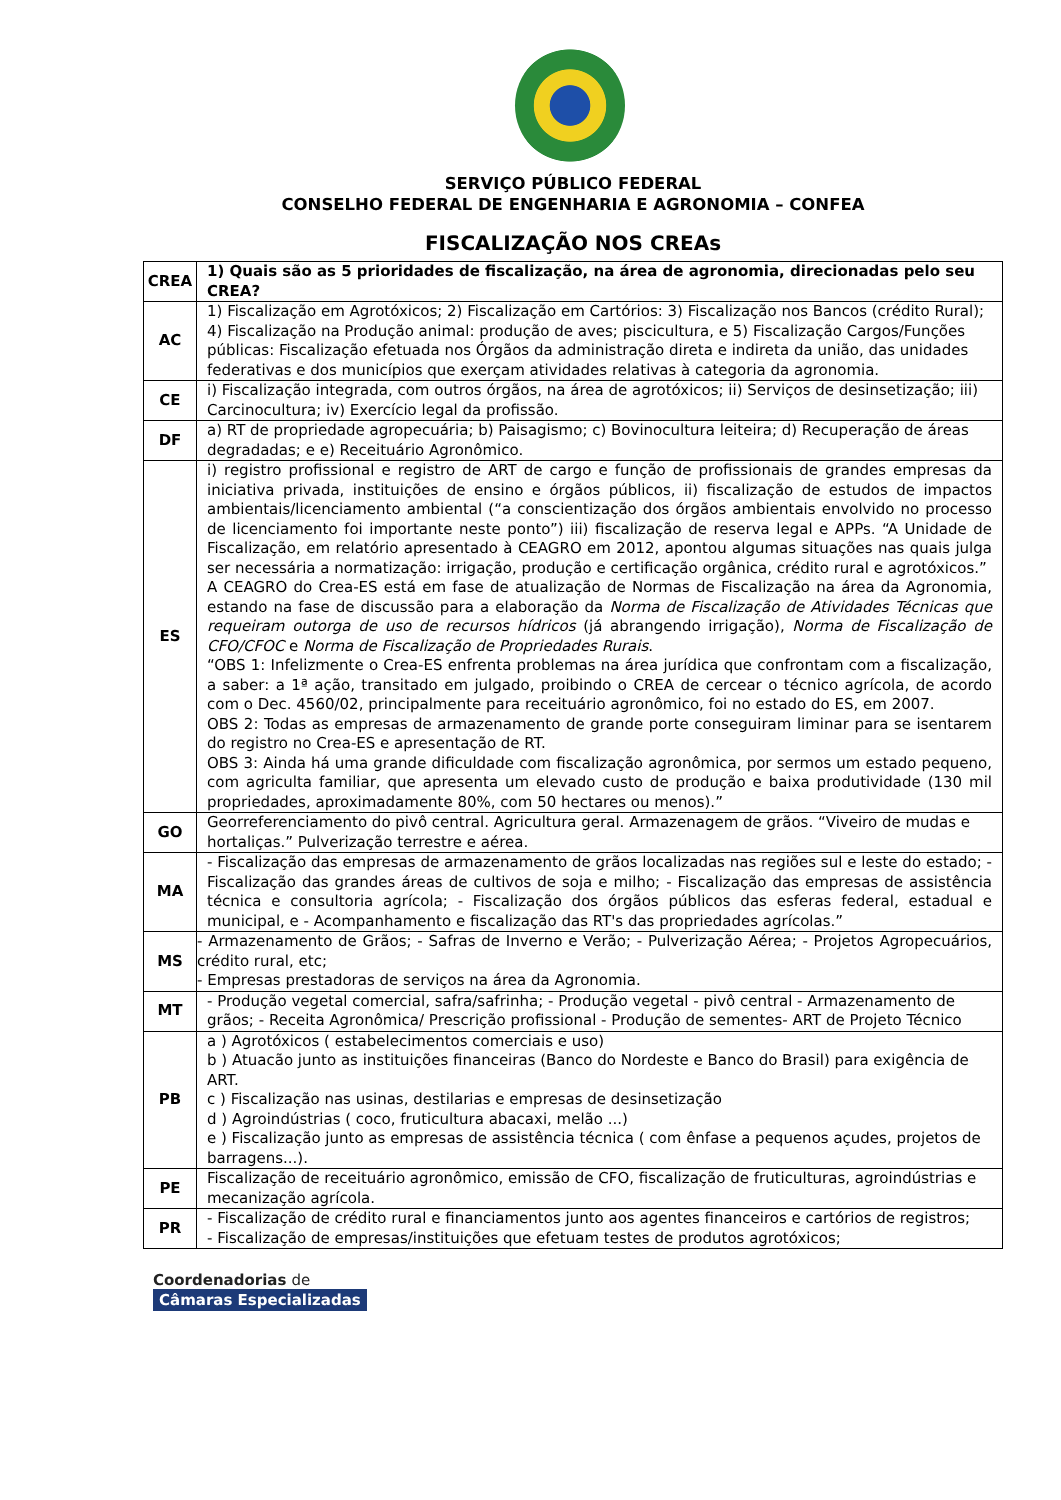SERVIÇO PÚBLICO FEDERAL
CONSELHO FEDERAL DE ENGENHARIA E AGRONOMIA – CONFEA
FISCALIZAÇÃO NOS CREAs
| CREA | 1) Quais são as 5 prioridades de fiscalização, na área de agronomia, direcionadas pelo seu CREA? |
| --- | --- |
| AC | 1) Fiscalização em Agrotóxicos; 2) Fiscalização em Cartórios: 3) Fiscalização nos Bancos (crédito Rural); 4) Fiscalização na Produção animal: produção de aves; piscicultura, e 5) Fiscalização Cargos/Funções públicas: Fiscalização efetuada nos Órgãos da administração direta e indireta da união, das unidades federativas e dos municípios que exerçam atividades relativas à categoria da agronomia. |
| CE | i) Fiscalização integrada, com outros órgãos, na área de agrotóxicos; ii) Serviços de desinsetização; iii) Carcinocultura; iv) Exercício legal da profissão. |
| DF | a) RT de propriedade agropecuária; b) Paisagismo; c) Bovinocultura leiteira; d) Recuperação de áreas degradadas; e e) Receituário Agronômico. |
| ES | i) registro profissional e registro de ART de cargo e função de profissionais de grandes empresas da iniciativa privada, instituições de ensino e órgãos públicos, ii) fiscalização de estudos de impactos ambientais/licenciamento ambiental (“a conscientização dos órgãos ambientais envolvido no processo de licenciamento foi importante neste ponto”) iii) fiscalização de reserva legal e APPs. “A Unidade de Fiscalização, em relatório apresentado à CEAGRO em 2012, apontou algumas situações nas quais julga ser necessária a normatização: irrigação, produção e certificação orgânica, crédito rural e agrotóxicos.” A CEAGRO do Crea-ES está em fase de atualização de Normas de Fiscalização na área da Agronomia, estando na fase de discussão para a elaboração da Norma de Fiscalização de Atividades Técnicas que requeiram outorga de uso de recursos hídricos (já abrangendo irrigação), Norma de Fiscalização de CFO/CFOC e Norma de Fiscalização de Propriedades Rurais . “OBS 1: Infelizmente o Crea-ES enfrenta problemas na área jurídica que confrontam com a fiscalização, a saber: a 1ª ação, transitado em julgado, proibindo o CREA de cercear o técnico agrícola, de acordo com o Dec. 4560/02, principalmente para receituário agronômico, foi no estado do ES, em 2007. OBS 2: Todas as empresas de armazenamento de grande porte conseguiram liminar para se isentarem do registro no Crea-ES e apresentação de RT. OBS 3: Ainda há uma grande dificuldade com fiscalização agronômica, por sermos um estado pequeno, com agriculta familiar, que apresenta um elevado custo de produção e baixa produtividade (130 mil propriedades, aproximadamente 80%, com 50 hectares ou menos).” |
| GO | Georreferenciamento do pivô central. Agricultura geral. Armazenagem de grãos. “Viveiro de mudas e hortaliças.” Pulverização terrestre e aérea. |
| MA | - Fiscalização das empresas de armazenamento de grãos localizadas nas regiões sul e leste do estado; - Fiscalização das grandes áreas de cultivos de soja e milho; - Fiscalização das empresas de assistência técnica e consultoria agrícola; - Fiscalização dos órgãos públicos das esferas federal, estadual e municipal, e - Acompanhamento e fiscalização das RT's das propriedades agrícolas.” |
| MS | - Armazenamento de Grãos; - Safras de Inverno e Verão; - Pulverização Aérea; - Projetos Agropecuários, crédito rural, etc; - Empresas prestadoras de serviços na área da Agronomia. |
| MT | - Produção vegetal comercial, safra/safrinha; - Produção vegetal - pivô central - Armazenamento de grãos; - Receita Agronômica/ Prescrição profissional - Produção de sementes- ART de Projeto Técnico |
| PB | a ) Agrotóxicos ( estabelecimentos comerciais e uso) b ) Atuacão junto as instituições financeiras (Banco do Nordeste e Banco do Brasil) para exigência de ART. c ) Fiscalização nas usinas, destilarias e empresas de desinsetização d ) Agroindústrias ( coco, fruticultura abacaxi, melão ...) e ) Fiscalização junto as empresas de assistência técnica ( com ênfase a pequenos açudes, projetos de barragens...). |
| PE | Fiscalização de receituário agronômico, emissão de CFO, fiscalização de fruticulturas, agroindústrias e mecanização agrícola. |
| PR | - Fiscalização de crédito rural e financiamentos junto aos agentes financeiros e cartórios de registros; - Fiscalização de empresas/instituições que efetuam testes de produtos agrotóxicos; |
Coordenadorias de
Câmaras Especializadas